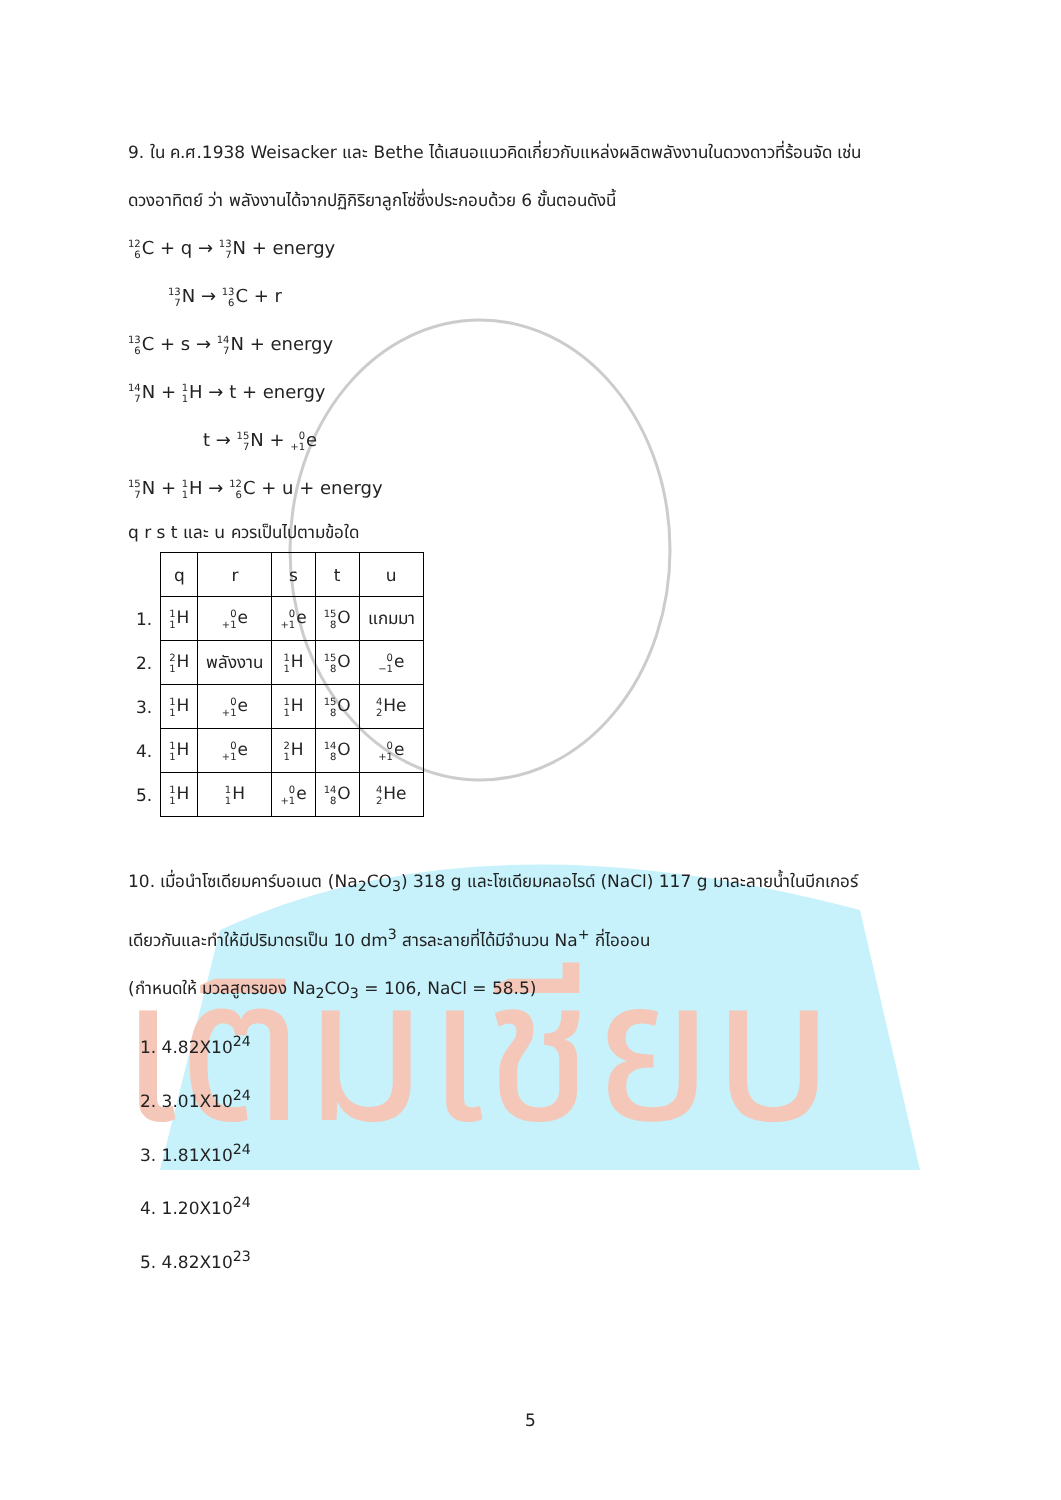เติมเชียบ
9. ใน ค.ศ.1938 Weisacker และ Bethe ได้เสนอแนวคิดเกี่ยวกับแหล่งผลิตพลังงานในดวงดาวที่ร้อนจัด เช่น
ดวงอาทิตย์ ว่า พลังงานได้จากปฏิกิริยาลูกโซ่ซึ่งประกอบด้วย 6 ขั้นตอนดังนี้
12
6 C + q → 13
7 N + energy
13
7 N → 13
6 C + r
13
6 C + s → 14
7 N + energy
14
7 N + 1
1 H → t + energy
t → 15
7 N + 0
+1e
15
7 N + 1
1 H → 12
6 C + u + energy
q r s t และ u ควรเป็นไปตามข้อใด
| | q | r | s | t | u |
| 1. | 1 1 H | 0 +1 e | 0 +1 e | 15 8 O | แกมมา |
| 2. | 2 1 H | พลังงาน | 1 1 H | 15 8 O | 0 −1 e |
| 3. | 1 1 H | 0 +1 e | 1 1 H | 15 8 O | 4 2 He |
| 4. | 1 1 H | 0 +1 e | 2 1 H | 14 8 O | 0 +1 e |
| 5. | 1 1 H | 1 1 H | 0 +1 e | 14 8 O | 4 2 He |
10. เมื่อนำโซเดียมคาร์บอเนต (Na<sub>2</sub>CO<sub>3</sub>) 318 g และโซเดียมคลอไรด์ (NaCl) 117 g มาละลายน้ำในบีกเกอร์
เดียวกันและทำให้มีปริมาตรเป็น 10 dm<sup>3</sup> สารละลายที่ได้มีจำนวน Na<sup>+</sup> กี่ไอออน
(กำหนดให้ มวลสูตรของ Na<sub>2</sub>CO<sub>3</sub> = 106, NaCl = 58.5)
1. 4.82X10<sup>24</sup>
2. 3.01X10<sup>24</sup>
3. 1.81X10<sup>24</sup>
4. 1.20X10<sup>24</sup>
5. 4.82X10<sup>23</sup>
5